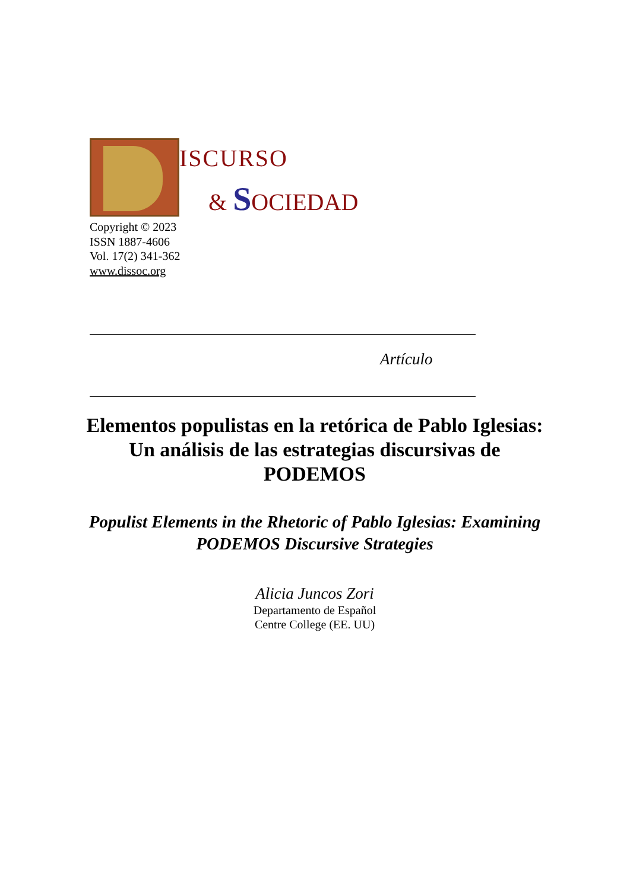ISCURSO
& SOCIEDAD
Copyright © 2023
ISSN 1887-4606
Vol. 17(2) 341-362
www.dissoc.org
Artículo
Elementos populistas en la retórica de Pablo Iglesias: Un análisis de las estrategias discursivas de PODEMOS
Populist Elements in the Rhetoric of Pablo Iglesias: Examining PODEMOS Discursive Strategies
Alicia Juncos Zori
Departamento de Español
Centre College (EE. UU)